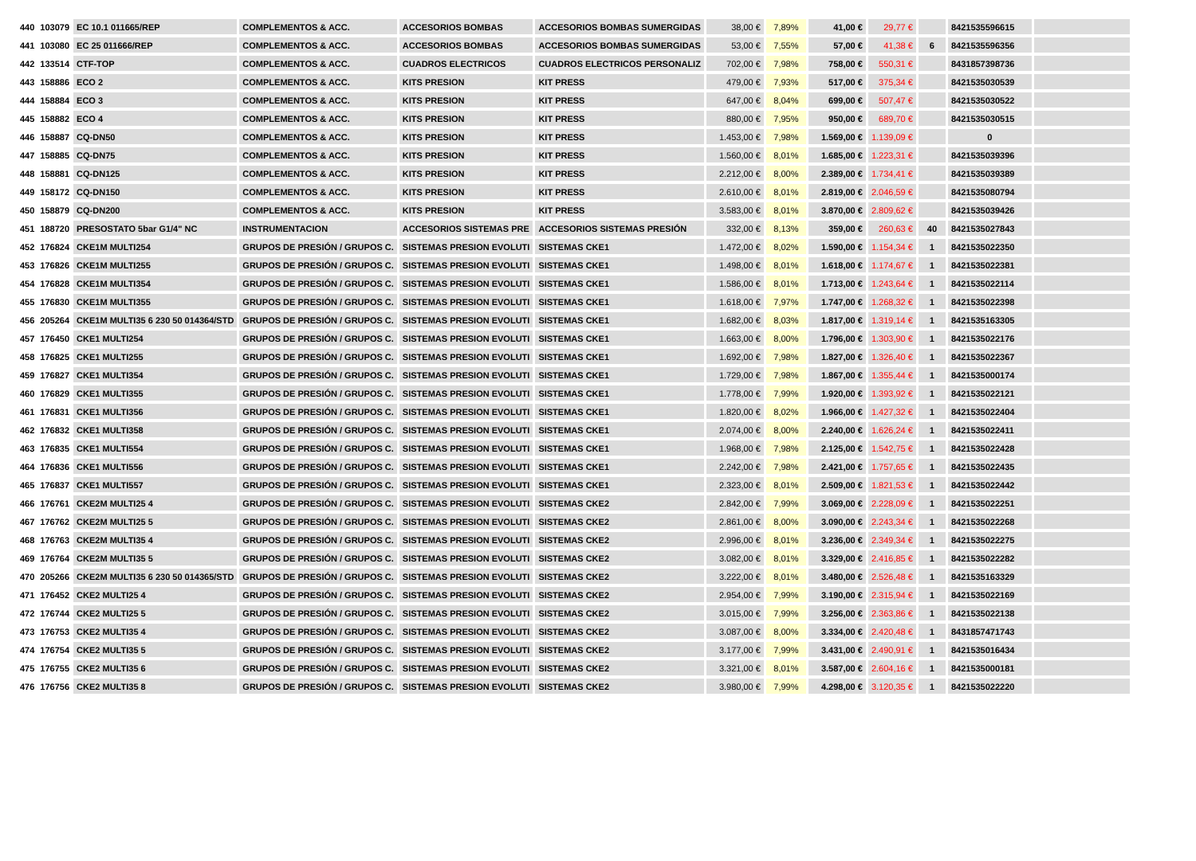| 440 | 103079 | EC 10.1 011665/REP | COMPLEMENTOS & ACC. | ACCESORIOS BOMBAS | ACCESORIOS BOMBAS SUMERGIDAS | 38,00 € | 7,89% | 41,00 € | 29,77 € | | 8421535596615 | |
| 441 | 103080 | EC 25 011666/REP | COMPLEMENTOS & ACC. | ACCESORIOS BOMBAS | ACCESORIOS BOMBAS SUMERGIDAS | 53,00 € | 7,55% | 57,00 € | 41,38 € | 6 | 8421535596356 | |
| 442 | 133514 | CTF-TOP | COMPLEMENTOS & ACC. | CUADROS ELECTRICOS | CUADROS ELECTRICOS PERSONALIZ | 702,00 € | 7,98% | 758,00 € | 550,31 € | | 8431857398736 | |
| 443 | 158886 | ECO 2 | COMPLEMENTOS & ACC. | KITS PRESION | KIT PRESS | 479,00 € | 7,93% | 517,00 € | 375,34 € | | 8421535030539 | |
| 444 | 158884 | ECO 3 | COMPLEMENTOS & ACC. | KITS PRESION | KIT PRESS | 647,00 € | 8,04% | 699,00 € | 507,47 € | | 8421535030522 | |
| 445 | 158882 | ECO 4 | COMPLEMENTOS & ACC. | KITS PRESION | KIT PRESS | 880,00 € | 7,95% | 950,00 € | 689,70 € | | 8421535030515 | |
| 446 | 158887 | CQ-DN50 | COMPLEMENTOS & ACC. | KITS PRESION | KIT PRESS | 1.453,00 € | 7,98% | 1.569,00 € | 1.139,09 € | | 0 | |
| 447 | 158885 | CQ-DN75 | COMPLEMENTOS & ACC. | KITS PRESION | KIT PRESS | 1.560,00 € | 8,01% | 1.685,00 € | 1.223,31 € | | 8421535039396 | |
| 448 | 158881 | CQ-DN125 | COMPLEMENTOS & ACC. | KITS PRESION | KIT PRESS | 2.212,00 € | 8,00% | 2.389,00 € | 1.734,41 € | | 8421535039389 | |
| 449 | 158172 | CQ-DN150 | COMPLEMENTOS & ACC. | KITS PRESION | KIT PRESS | 2.610,00 € | 8,01% | 2.819,00 € | 2.046,59 € | | 8421535080794 | |
| 450 | 158879 | CQ-DN200 | COMPLEMENTOS & ACC. | KITS PRESION | KIT PRESS | 3.583,00 € | 8,01% | 3.870,00 € | 2.809,62 € | | 8421535039426 | |
| 451 | 188720 | PRESOSTATO 5bar G1/4" NC | INSTRUMENTACION | ACCESORIOS SISTEMAS PRE | ACCESORIOS SISTEMAS PRESIÓN | 332,00 € | 8,13% | 359,00 € | 260,63 € | 40 | 8421535027843 | |
| 452 | 176824 | CKE1M MULTI254 | GRUPOS DE PRESIÓN / GRUPOS C. | SISTEMAS PRESION EVOLUTI | SISTEMAS CKE1 | 1.472,00 € | 8,02% | 1.590,00 € | 1.154,34 € | 1 | 8421535022350 | |
| 453 | 176826 | CKE1M MULTI255 | GRUPOS DE PRESIÓN / GRUPOS C. | SISTEMAS PRESION EVOLUTI | SISTEMAS CKE1 | 1.498,00 € | 8,01% | 1.618,00 € | 1.174,67 € | 1 | 8421535022381 | |
| 454 | 176828 | CKE1M MULTI354 | GRUPOS DE PRESIÓN / GRUPOS C. | SISTEMAS PRESION EVOLUTI | SISTEMAS CKE1 | 1.586,00 € | 8,01% | 1.713,00 € | 1.243,64 € | 1 | 8421535022114 | |
| 455 | 176830 | CKE1M MULTI355 | GRUPOS DE PRESIÓN / GRUPOS C. | SISTEMAS PRESION EVOLUTI | SISTEMAS CKE1 | 1.618,00 € | 7,97% | 1.747,00 € | 1.268,32 € | 1 | 8421535022398 | |
| 456 | 205264 | CKE1M MULTI35 6 230 50 014364/STD | GRUPOS DE PRESIÓN / GRUPOS C. | SISTEMAS PRESION EVOLUTI | SISTEMAS CKE1 | 1.682,00 € | 8,03% | 1.817,00 € | 1.319,14 € | 1 | 8421535163305 | |
| 457 | 176450 | CKE1 MULTI254 | GRUPOS DE PRESIÓN / GRUPOS C. | SISTEMAS PRESION EVOLUTI | SISTEMAS CKE1 | 1.663,00 € | 8,00% | 1.796,00 € | 1.303,90 € | 1 | 8421535022176 | |
| 458 | 176825 | CKE1 MULTI255 | GRUPOS DE PRESIÓN / GRUPOS C. | SISTEMAS PRESION EVOLUTI | SISTEMAS CKE1 | 1.692,00 € | 7,98% | 1.827,00 € | 1.326,40 € | 1 | 8421535022367 | |
| 459 | 176827 | CKE1 MULTI354 | GRUPOS DE PRESIÓN / GRUPOS C. | SISTEMAS PRESION EVOLUTI | SISTEMAS CKE1 | 1.729,00 € | 7,98% | 1.867,00 € | 1.355,44 € | 1 | 8421535000174 | |
| 460 | 176829 | CKE1 MULTI355 | GRUPOS DE PRESIÓN / GRUPOS C. | SISTEMAS PRESION EVOLUTI | SISTEMAS CKE1 | 1.778,00 € | 7,99% | 1.920,00 € | 1.393,92 € | 1 | 8421535022121 | |
| 461 | 176831 | CKE1 MULTI356 | GRUPOS DE PRESIÓN / GRUPOS C. | SISTEMAS PRESION EVOLUTI | SISTEMAS CKE1 | 1.820,00 € | 8,02% | 1.966,00 € | 1.427,32 € | 1 | 8421535022404 | |
| 462 | 176832 | CKE1 MULTI358 | GRUPOS DE PRESIÓN / GRUPOS C. | SISTEMAS PRESION EVOLUTI | SISTEMAS CKE1 | 2.074,00 € | 8,00% | 2.240,00 € | 1.626,24 € | 1 | 8421535022411 | |
| 463 | 176835 | CKE1 MULTI554 | GRUPOS DE PRESIÓN / GRUPOS C. | SISTEMAS PRESION EVOLUTI | SISTEMAS CKE1 | 1.968,00 € | 7,98% | 2.125,00 € | 1.542,75 € | 1 | 8421535022428 | |
| 464 | 176836 | CKE1 MULTI556 | GRUPOS DE PRESIÓN / GRUPOS C. | SISTEMAS PRESION EVOLUTI | SISTEMAS CKE1 | 2.242,00 € | 7,98% | 2.421,00 € | 1.757,65 € | 1 | 8421535022435 | |
| 465 | 176837 | CKE1 MULTI557 | GRUPOS DE PRESIÓN / GRUPOS C. | SISTEMAS PRESION EVOLUTI | SISTEMAS CKE1 | 2.323,00 € | 8,01% | 2.509,00 € | 1.821,53 € | 1 | 8421535022442 | |
| 466 | 176761 | CKE2M MULTI25 4 | GRUPOS DE PRESIÓN / GRUPOS C. | SISTEMAS PRESION EVOLUTI | SISTEMAS CKE2 | 2.842,00 € | 7,99% | 3.069,00 € | 2.228,09 € | 1 | 8421535022251 | |
| 467 | 176762 | CKE2M MULTI25 5 | GRUPOS DE PRESIÓN / GRUPOS C. | SISTEMAS PRESION EVOLUTI | SISTEMAS CKE2 | 2.861,00 € | 8,00% | 3.090,00 € | 2.243,34 € | 1 | 8421535022268 | |
| 468 | 176763 | CKE2M MULTI35 4 | GRUPOS DE PRESIÓN / GRUPOS C. | SISTEMAS PRESION EVOLUTI | SISTEMAS CKE2 | 2.996,00 € | 8,01% | 3.236,00 € | 2.349,34 € | 1 | 8421535022275 | |
| 469 | 176764 | CKE2M MULTI35 5 | GRUPOS DE PRESIÓN / GRUPOS C. | SISTEMAS PRESION EVOLUTI | SISTEMAS CKE2 | 3.082,00 € | 8,01% | 3.329,00 € | 2.416,85 € | 1 | 8421535022282 | |
| 470 | 205266 | CKE2M MULTI35 6 230 50 014365/STD | GRUPOS DE PRESIÓN / GRUPOS C. | SISTEMAS PRESION EVOLUTI | SISTEMAS CKE2 | 3.222,00 € | 8,01% | 3.480,00 € | 2.526,48 € | 1 | 8421535163329 | |
| 471 | 176452 | CKE2 MULTI25 4 | GRUPOS DE PRESIÓN / GRUPOS C. | SISTEMAS PRESION EVOLUTI | SISTEMAS CKE2 | 2.954,00 € | 7,99% | 3.190,00 € | 2.315,94 € | 1 | 8421535022169 | |
| 472 | 176744 | CKE2 MULTI25 5 | GRUPOS DE PRESIÓN / GRUPOS C. | SISTEMAS PRESION EVOLUTI | SISTEMAS CKE2 | 3.015,00 € | 7,99% | 3.256,00 € | 2.363,86 € | 1 | 8421535022138 | |
| 473 | 176753 | CKE2 MULTI35 4 | GRUPOS DE PRESIÓN / GRUPOS C. | SISTEMAS PRESION EVOLUTI | SISTEMAS CKE2 | 3.087,00 € | 8,00% | 3.334,00 € | 2.420,48 € | 1 | 8431857471743 | |
| 474 | 176754 | CKE2 MULTI35 5 | GRUPOS DE PRESIÓN / GRUPOS C. | SISTEMAS PRESION EVOLUTI | SISTEMAS CKE2 | 3.177,00 € | 7,99% | 3.431,00 € | 2.490,91 € | 1 | 8421535016434 | |
| 475 | 176755 | CKE2 MULTI35 6 | GRUPOS DE PRESIÓN / GRUPOS C. | SISTEMAS PRESION EVOLUTI | SISTEMAS CKE2 | 3.321,00 € | 8,01% | 3.587,00 € | 2.604,16 € | 1 | 8421535000181 | |
| 476 | 176756 | CKE2 MULTI35 8 | GRUPOS DE PRESIÓN / GRUPOS C. | SISTEMAS PRESION EVOLUTI | SISTEMAS CKE2 | 3.980,00 € | 7,99% | 4.298,00 € | 3.120,35 € | 1 | 8421535022220 | |